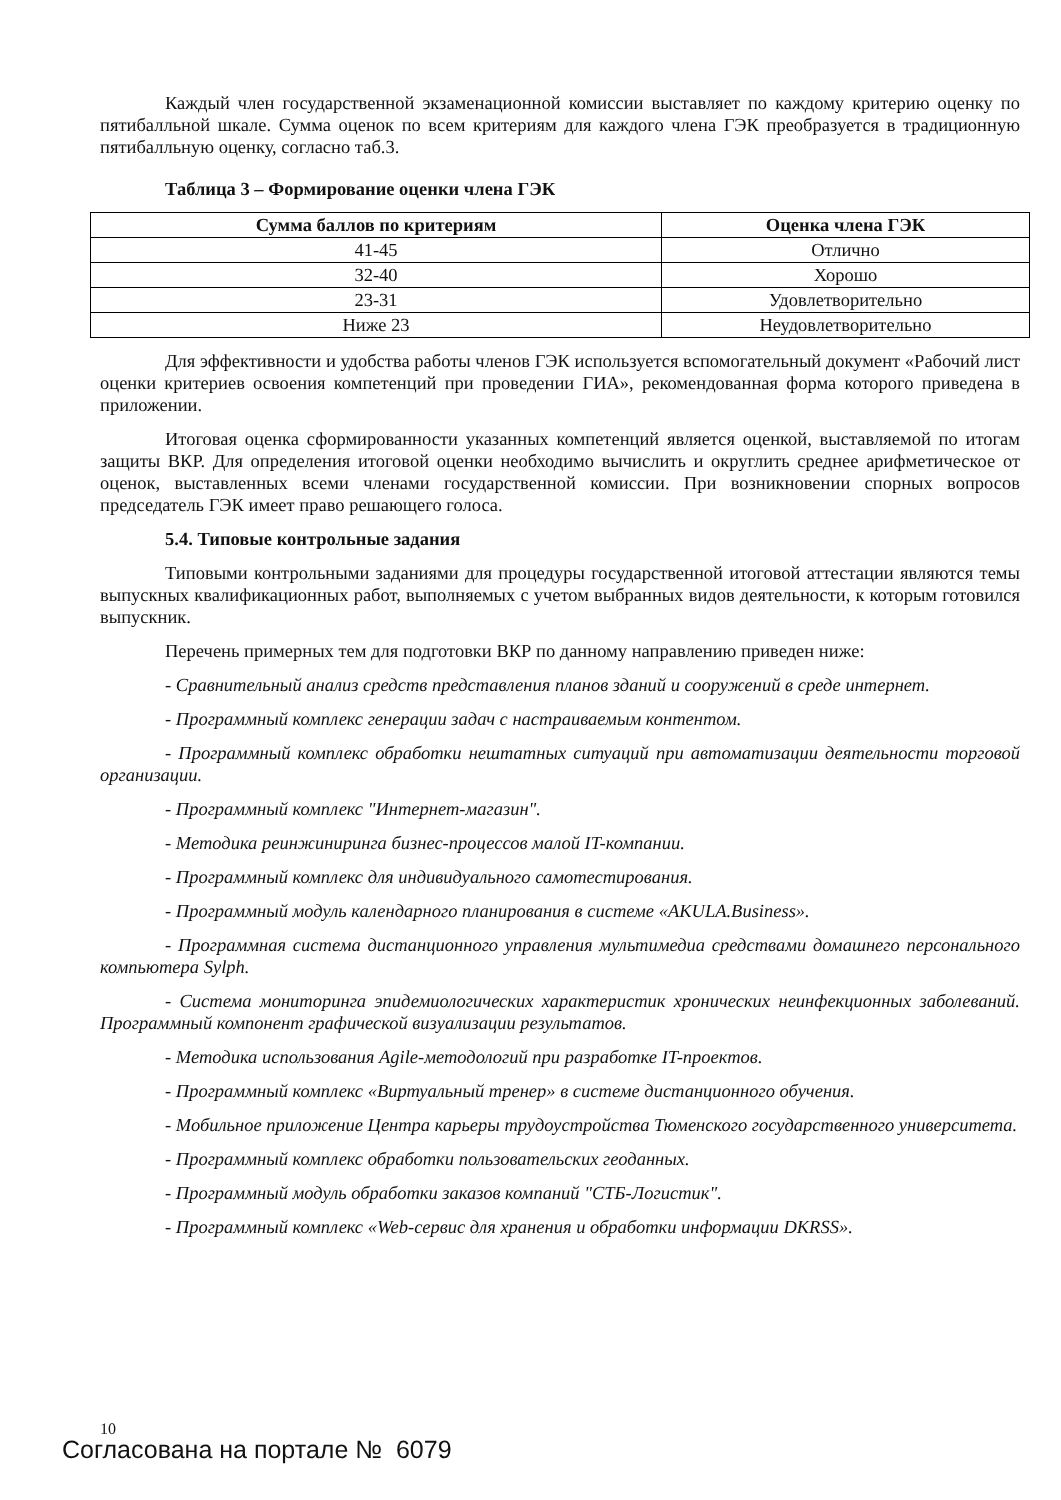Каждый член государственной экзаменационной комиссии выставляет по каждому критерию оценку по пятибалльной шкале. Сумма оценок по всем критериям для каждого члена ГЭК преобразуется в традиционную пятибалльную оценку, согласно таб.3.
Таблица 3 – Формирование оценки члена ГЭК
| Сумма баллов по критериям | Оценка члена ГЭК |
| --- | --- |
| 41-45 | Отлично |
| 32-40 | Хорошо |
| 23-31 | Удовлетворительно |
| Ниже 23 | Неудовлетворительно |
Для эффективности и удобства работы членов ГЭК используется вспомогательный документ «Рабочий лист оценки критериев освоения компетенций при проведении ГИА», рекомендованная форма которого приведена в приложении.
Итоговая оценка сформированности указанных компетенций является оценкой, выставляемой по итогам защиты ВКР. Для определения итоговой оценки необходимо вычислить и округлить среднее арифметическое от оценок, выставленных всеми членами государственной комиссии. При возникновении спорных вопросов председатель ГЭК имеет право решающего голоса.
5.4. Типовые контрольные задания
Типовыми контрольными заданиями для процедуры государственной итоговой аттестации являются темы выпускных квалификационных работ, выполняемых с учетом выбранных видов деятельности, к которым готовился выпускник.
Перечень примерных тем для подготовки ВКР по данному направлению приведен ниже:
- Сравнительный анализ средств представления планов зданий и сооружений в среде интернет.
- Программный комплекс генерации задач с настраиваемым контентом.
- Программный комплекс обработки нештатных ситуаций при автоматизации деятельности торговой организации.
- Программный комплекс "Интернет-магазин".
- Методика реинжиниринга бизнес-процессов малой IT-компании.
- Программный комплекс для индивидуального самотестирования.
- Программный модуль календарного планирования в системе «AKULA.Business».
- Программная система дистанционного управления мультимедиа средствами домашнего персонального компьютера Sylph.
- Система мониторинга эпидемиологических характеристик хронических неинфекционных заболеваний. Программный компонент графической визуализации результатов.
- Методика использования Agile-методологий при разработке IT-проектов.
- Программный комплекс «Виртуальный тренер» в системе дистанционного обучения.
- Мобильное приложение Центра карьеры трудоустройства Тюменского государственного университета.
- Программный комплекс обработки пользовательских геоданных.
- Программный модуль обработки заказов компаний "СТБ-Логистик".
- Программный комплекс «Web-сервис для хранения и обработки информации DKRSS».
10
Согласована на портале № 6079